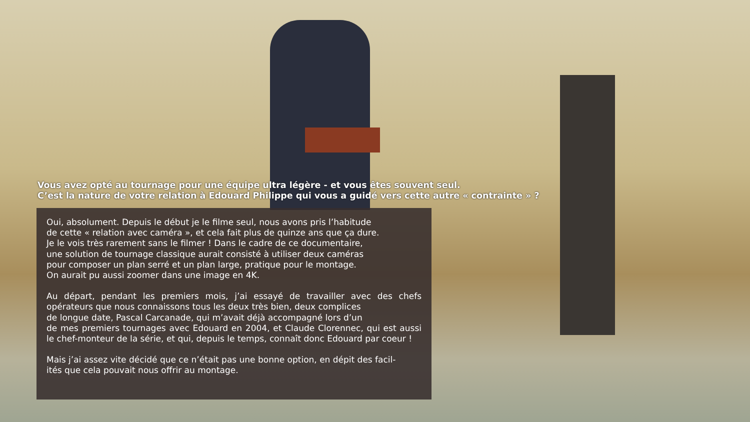Vous avez opté au tournage pour une équipe ultra légère - et vous êtes souvent seul.
C’est la nature de votre relation à Edouard Philippe qui vous a guidé vers cette autre « contrainte » ?
Oui, absolument. Depuis le début je le filme seul, nous avons pris l’habitude
de cette « relation avec caméra », et cela fait plus de quinze ans que ça dure.
Je le vois très rarement sans le filmer ! Dans le cadre de ce documentaire,
une solution de tournage classique aurait consisté à utiliser deux caméras
pour composer un plan serré et un plan large, pratique pour le montage.
On aurait pu aussi zoomer dans une image en 4K.
Au départ, pendant les premiers mois, j’ai essayé de travailler avec des chefs opérateurs que nous connaissons tous les deux très bien, deux complices
de longue date, Pascal Carcanade, qui m’avait déjà accompagné lors d’un
de mes premiers tournages avec Edouard en 2004, et Claude Clorennec, qui est aussi le chef-monteur de la série, et qui, depuis le temps, connaît donc Edouard par coeur !
Mais j’ai assez vite décidé que ce n’était pas une bonne option, en dépit des facil-
ités que cela pouvait nous offrir au montage.